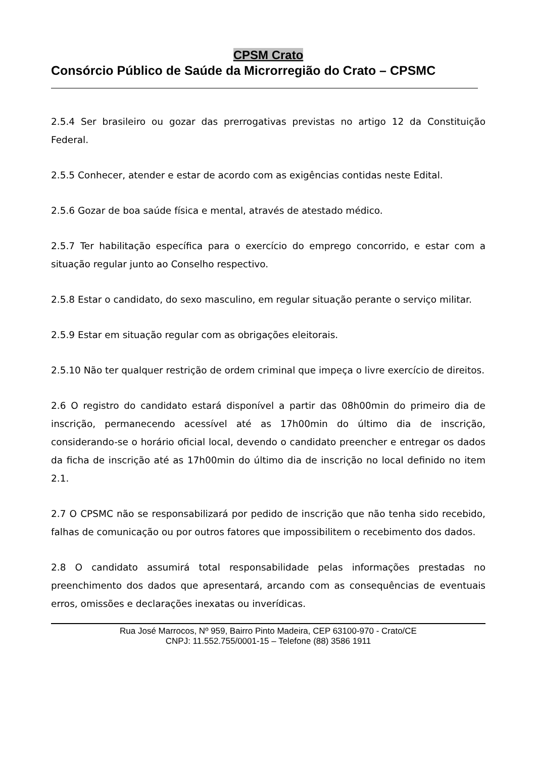CPSM Crato
Consórcio Público de Saúde da Microrregião do Crato – CPSMC
2.5.4 Ser brasileiro ou gozar das prerrogativas previstas no artigo 12 da Constituição Federal.
2.5.5 Conhecer, atender e estar de acordo com as exigências contidas neste Edital.
2.5.6 Gozar de boa saúde física e mental, através de atestado médico.
2.5.7 Ter habilitação específica para o exercício do emprego concorrido, e estar com a situação regular junto ao Conselho respectivo.
2.5.8 Estar o candidato, do sexo masculino, em regular situação perante o serviço militar.
2.5.9 Estar em situação regular com as obrigações eleitorais.
2.5.10 Não ter qualquer restrição de ordem criminal que impeça o livre exercício de direitos.
2.6 O registro do candidato estará disponível a partir das 08h00min do primeiro dia de inscrição, permanecendo acessível até as 17h00min do último dia de inscrição, considerando-se o horário oficial local, devendo o candidato preencher e entregar os dados da ficha de inscrição até as 17h00min do último dia de inscrição no local definido no item 2.1.
2.7 O CPSMC não se responsabilizará por pedido de inscrição que não tenha sido recebido, falhas de comunicação ou por outros fatores que impossibilitem o recebimento dos dados.
2.8 O candidato assumirá total responsabilidade pelas informações prestadas no preenchimento dos dados que apresentará, arcando com as consequências de eventuais erros, omissões e declarações inexatas ou inverídicas.
Rua José Marrocos, Nº 959, Bairro Pinto Madeira, CEP 63100-970 - Crato/CE
CNPJ: 11.552.755/0001-15 – Telefone (88) 3586 1911